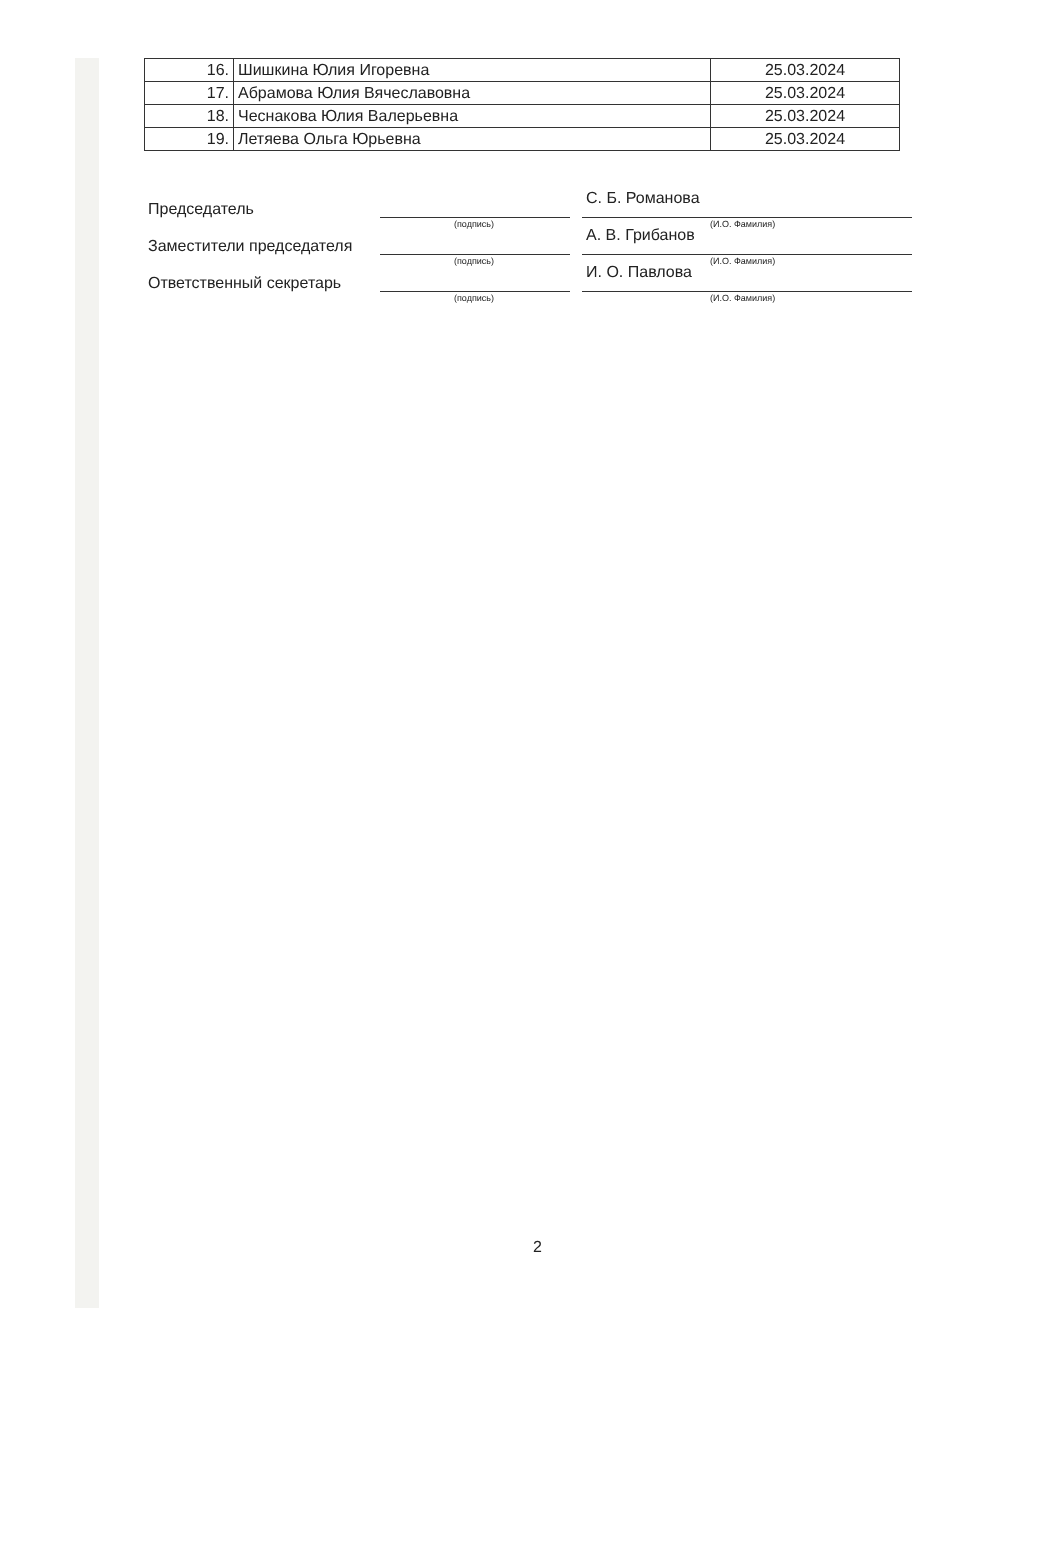| 16. | Шишкина Юлия Игоревна | 25.03.2024 |
| 17. | Абрамова Юлия Вячеславовна | 25.03.2024 |
| 18. | Чеснакова Юлия Валерьевна | 25.03.2024 |
| 19. | Летяева Ольга Юрьевна | 25.03.2024 |
Председатель
(подпись)
С. Б. Романова
(И.О. Фамилия)
Заместители председателя
(подпись)
А. В. Грибанов
(И.О. Фамилия)
Ответственный секретарь
(подпись)
И. О. Павлова
(И.О. Фамилия)
2